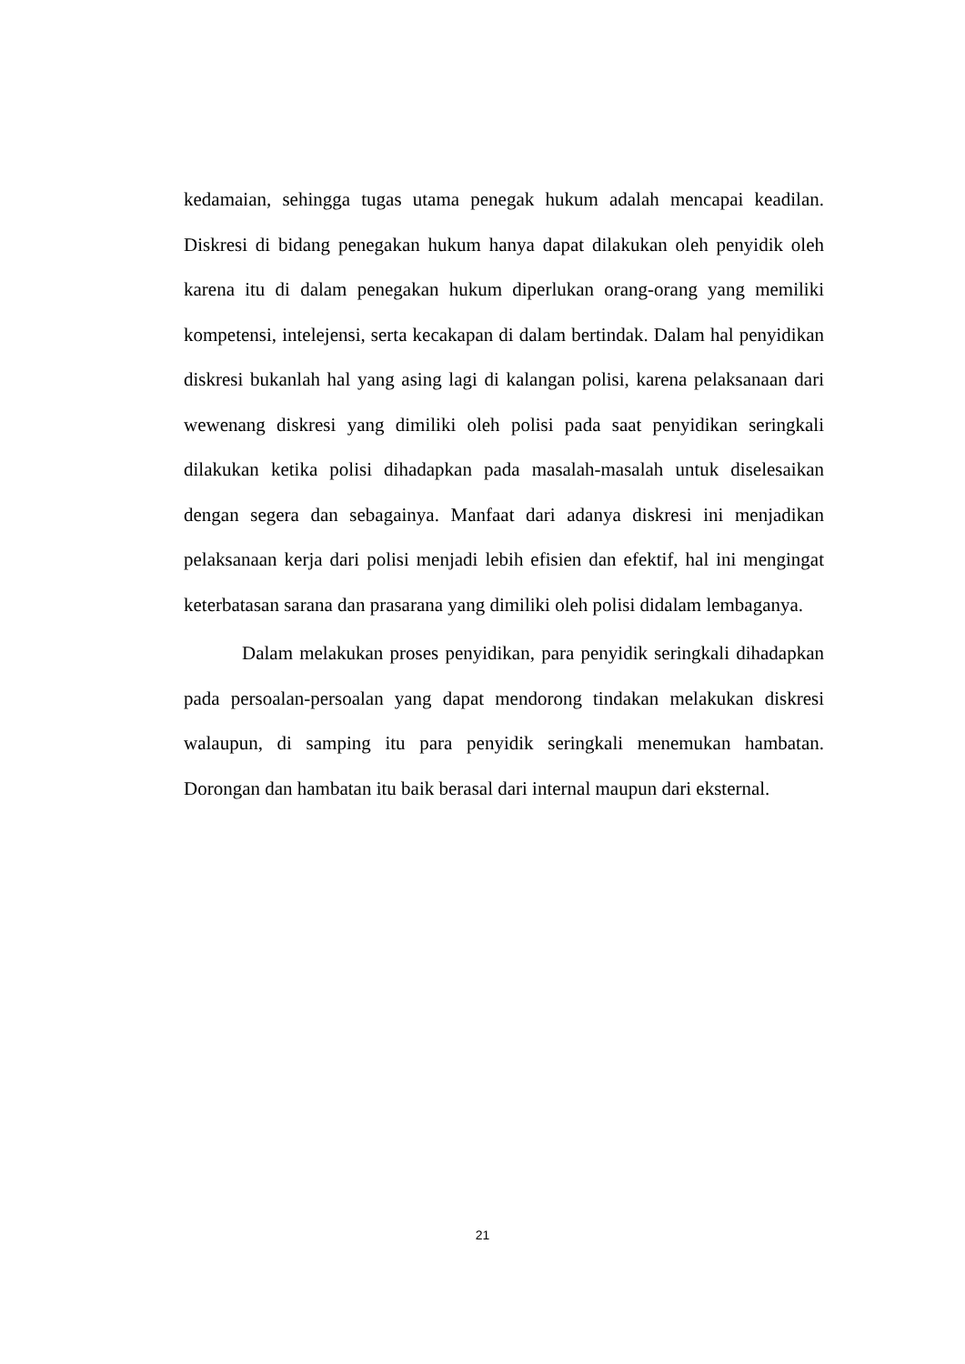kedamaian, sehingga tugas utama penegak hukum adalah mencapai keadilan. Diskresi di bidang penegakan hukum hanya dapat dilakukan oleh penyidik oleh karena itu di dalam penegakan hukum diperlukan orang-orang yang memiliki kompetensi, intelejensi, serta kecakapan di dalam bertindak. Dalam hal penyidikan diskresi bukanlah hal yang asing lagi di kalangan polisi, karena pelaksanaan dari wewenang diskresi yang dimiliki oleh polisi pada saat penyidikan seringkali dilakukan ketika polisi dihadapkan pada masalah-masalah untuk diselesaikan dengan segera dan sebagainya. Manfaat dari adanya diskresi ini menjadikan pelaksanaan kerja dari polisi menjadi lebih efisien dan efektif, hal ini mengingat keterbatasan sarana dan prasarana yang dimiliki oleh polisi didalam lembaganya.
Dalam melakukan proses penyidikan, para penyidik seringkali dihadapkan pada persoalan-persoalan yang dapat mendorong tindakan melakukan diskresi walaupun, di samping itu para penyidik seringkali menemukan hambatan. Dorongan dan hambatan itu baik berasal dari internal maupun dari eksternal.
21